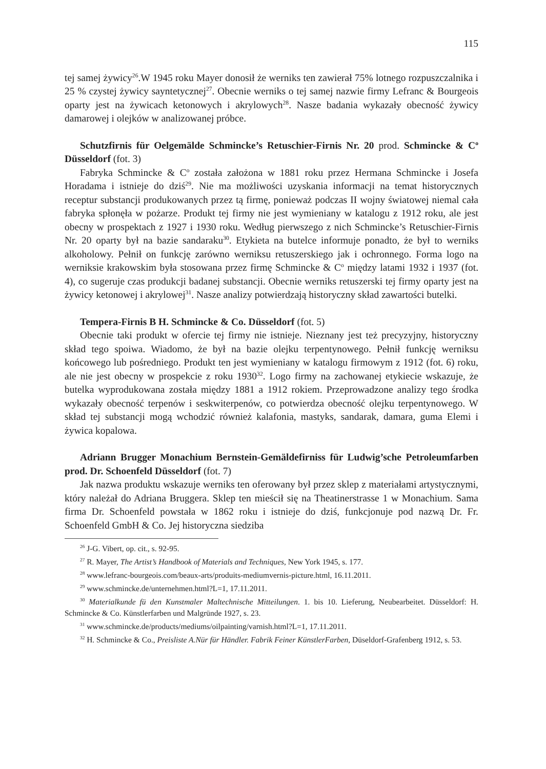115
tej samej żywicy<sup>26</sup>.W 1945 roku Mayer donosił że werniks ten zawierał 75% lotnego rozpuszczalnika i 25 % czystej żywicy sayntetycznej<sup>27</sup>. Obecnie werniks o tej samej nazwie firmy Lefranc & Bourgeois oparty jest na żywicach ketonowych i akrylowych<sup>28</sup>. Nasze badania wykazały obecność żywicy damarowej i olejków w analizowanej próbce.
Schutzfirnis für Oelgemälde Schmincke’s Retuschier-Firnis Nr. 20 prod. Schmincke & C<sup>o</sup> Düsseldorf (fot. 3)
Fabryka Schmincke & C<sup>o</sup> została założona w 1881 roku przez Hermana Schmincke i Josefa Horadama i istnieje do dziś<sup>29</sup>. Nie ma możliwości uzyskania informacji na temat historycznych receptur substancji produkowanych przez tą firmę, ponieważ podczas II wojny światowej niemal cała fabryka spłonęła w pożarze. Produkt tej firmy nie jest wymieniany w katalogu z 1912 roku, ale jest obecny w prospektach z 1927 i 1930 roku. Według pierwszego z nich Schmincke’s Retuschier-Firnis Nr. 20 oparty był na bazie sandaraku<sup>30</sup>. Etykieta na butelce informuje ponadto, że był to werniks alkoholowy. Pełnił on funkcję zarówno werniksu retuszerskiego jak i ochronnego. Forma logo na werniksie krakowskim była stosowana przez firmę Schmincke & C<sup>o</sup> między latami 1932 i 1937 (fot. 4), co sugeruje czas produkcji badanej substancji. Obecnie werniks retuszerski tej firmy oparty jest na żywicy ketonowej i akrylowej<sup>31</sup>. Nasze analizy potwierdzają historyczny skład zawartości butelki.
Tempera-Firnis B H. Schmincke & Co. Düsseldorf (fot. 5)
Obecnie taki produkt w ofercie tej firmy nie istnieje. Nieznany jest też precyzyjny, historyczny skład tego spoiwa. Wiadomo, że był na bazie olejku terpentynowego. Pełnił funkcję werniksu końcowego lub pośredniego. Produkt ten jest wymieniany w katalogu firmowym z 1912 (fot. 6) roku, ale nie jest obecny w prospekcie z roku 1930<sup>32</sup>. Logo firmy na zachowanej etykiecie wskazuje, że butelka wyprodukowana została między 1881 a 1912 rokiem. Przeprowadzone analizy tego środka wykazały obecność terpenów i seskwiterpenów, co potwierdza obecność olejku terpentynowego. W skład tej substancji mogą wchodzić również kalafonia, mastyks, sandarak, damara, guma Elemi i żywica kopalowa.
Adriann Brugger Monachium Bernstein-Gemäldefirniss für Ludwig’sche Petroleumfarben prod. Dr. Schoenfeld Düsseldorf (fot. 7)
Jak nazwa produktu wskazuje werniks ten oferowany był przez sklep z materiałami artystycznymi, który należał do Adriana Bruggera. Sklep ten mieścił się na Theatinerstrasse 1 w Monachium. Sama firma Dr. Schoenfeld powstała w 1862 roku i istnieje do dziś, funkcjonuje pod nazwą Dr. Fr. Schoenfeld GmbH & Co. Jej historyczna siedziba
<sup>26</sup> J-G. Vibert, op. cit., s. 92-95.
<sup>27</sup> R. Mayer, The Artist’s Handbook of Materials and Techniques, New York 1945, s. 177.
<sup>28</sup> www.lefranc-bourgeois.com/beaux-arts/produits-mediumvernis-picture.html, 16.11.2011.
<sup>29</sup> www.schmincke.de/unternehmen.html?L=1, 17.11.2011.
<sup>30</sup> Materialkunde fü den Kunstmaler Maltechnische Mitteilungen. 1. bis 10. Lieferung, Neubearbeitet. Düsseldorf: H. Schmincke & Co. Künstlerfarben und Malgründe 1927, s. 23.
<sup>31</sup> www.schmincke.de/products/mediums/oilpainting/varnish.html?L=1, 17.11.2011.
<sup>32</sup> H. Schmincke & Co., Preisliste A.Nür für Händler. Fabrik Feiner KünstlerFarben, Düseldorf-Grafenberg 1912, s. 53.